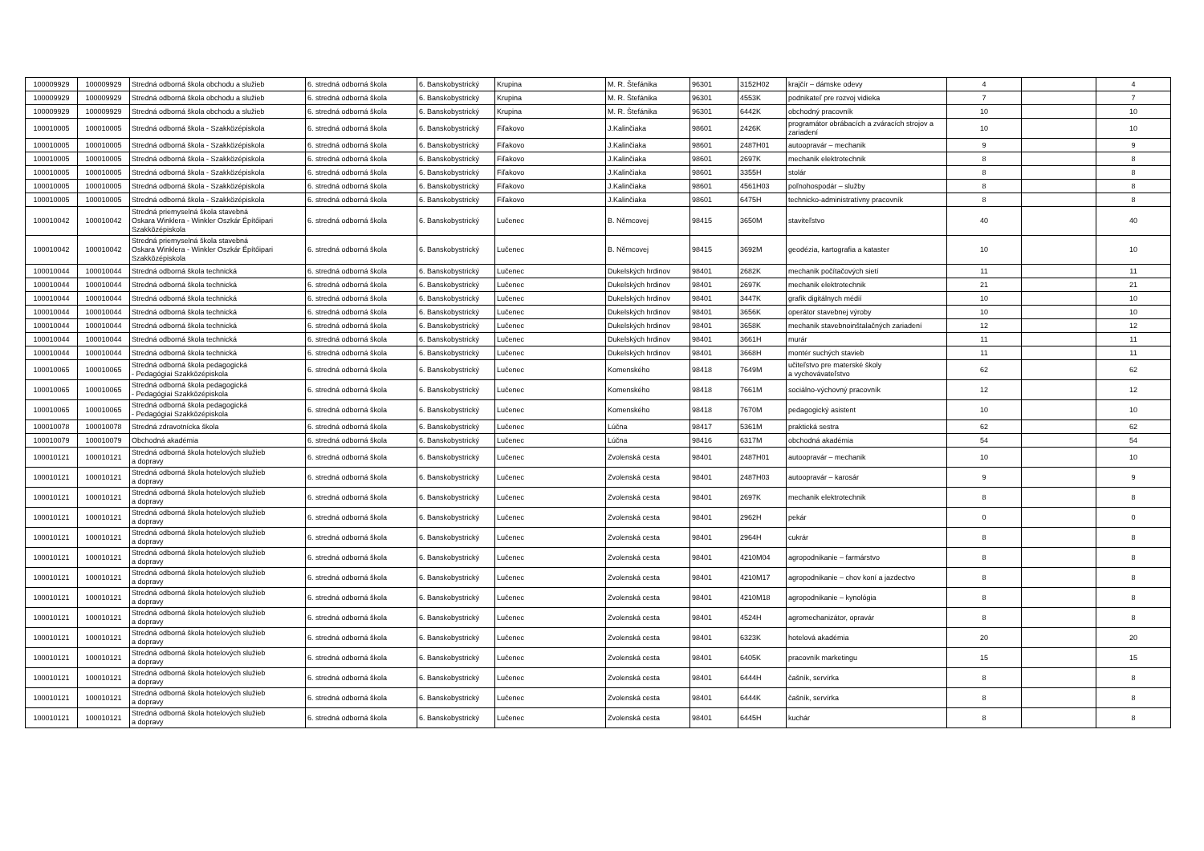| 100009929 | 100009929 | Stredná odborná škola obchodu a služieb | 6. stredná odborná škola | 6. Banskobystrický | Krupina | M. R. Štefánika | 96301 | 3152H02 | krajčír – dámske odevy | 4 | | 4 |
| 100009929 | 100009929 | Stredná odborná škola obchodu a služieb | 6. stredná odborná škola | 6. Banskobystrický | Krupina | M. R. Štefánika | 96301 | 4553K | podnikateľ pre rozvoj vidieka | 7 | | 7 |
| 100009929 | 100009929 | Stredná odborná škola obchodu a služieb | 6. stredná odborná škola | 6. Banskobystrický | Krupina | M. R. Štefánika | 96301 | 6442K | obchodný pracovník | 10 | | 10 |
| 100010005 | 100010005 | Stredná odborná škola - Szakközépiskola | 6. stredná odborná škola | 6. Banskobystrický | Fiľakovo | J.Kalinčiaka | 98601 | 2426K | programátor obrábacích a zváracích strojov a zariadení | 10 | | 10 |
| 100010005 | 100010005 | Stredná odborná škola - Szakközépiskola | 6. stredná odborná škola | 6. Banskobystrický | Fiľakovo | J.Kalinčiaka | 98601 | 2487H01 | autoopravár – mechanik | 9 | | 9 |
| 100010005 | 100010005 | Stredná odborná škola - Szakközépiskola | 6. stredná odborná škola | 6. Banskobystrický | Fiľakovo | J.Kalinčiaka | 98601 | 2697K | mechanik elektrotechnik | 8 | | 8 |
| 100010005 | 100010005 | Stredná odborná škola - Szakközépiskola | 6. stredná odborná škola | 6. Banskobystrický | Fiľakovo | J.Kalinčiaka | 98601 | 3355H | stolár | 8 | | 8 |
| 100010005 | 100010005 | Stredná odborná škola - Szakközépiskola | 6. stredná odborná škola | 6. Banskobystrický | Fiľakovo | J.Kalinčiaka | 98601 | 4561H03 | poľnohospodár – služby | 8 | | 8 |
| 100010005 | 100010005 | Stredná odborná škola - Szakközépiskola | 6. stredná odborná škola | 6. Banskobystrický | Fiľakovo | J.Kalinčiaka | 98601 | 6475H | technicko-administratívny pracovník | 8 | | 8 |
| 100010042 | 100010042 | Stredná priemyselná škola stavebná Oskara Winklera - Winkler Oszkár Építőipari Szakközépiskola | 6. stredná odborná škola | 6. Banskobystrický | Lučenec | B. Němcovej | 98415 | 3650M | staviteľstvo | 40 | | 40 |
| 100010042 | 100010042 | Stredná priemyselná škola stavebná Oskara Winklera - Winkler Oszkár Építőipari Szakközépiskola | 6. stredná odborná škola | 6. Banskobystrický | Lučenec | B. Němcovej | 98415 | 3692M | geodézia, kartografia a kataster | 10 | | 10 |
| 100010044 | 100010044 | Stredná odborná škola technická | 6. stredná odborná škola | 6. Banskobystrický | Lučenec | Dukelských hrdinov | 98401 | 2682K | mechanik počítačových sietí | 11 | | 11 |
| 100010044 | 100010044 | Stredná odborná škola technická | 6. stredná odborná škola | 6. Banskobystrický | Lučenec | Dukelských hrdinov | 98401 | 2697K | mechanik elektrotechnik | 21 | | 21 |
| 100010044 | 100010044 | Stredná odborná škola technická | 6. stredná odborná škola | 6. Banskobystrický | Lučenec | Dukelských hrdinov | 98401 | 3447K | grafik digitálnych médií | 10 | | 10 |
| 100010044 | 100010044 | Stredná odborná škola technická | 6. stredná odborná škola | 6. Banskobystrický | Lučenec | Dukelských hrdinov | 98401 | 3656K | operátor stavebnej výroby | 10 | | 10 |
| 100010044 | 100010044 | Stredná odborná škola technická | 6. stredná odborná škola | 6. Banskobystrický | Lučenec | Dukelských hrdinov | 98401 | 3658K | mechanik stavebnoinštalačných zariadení | 12 | | 12 |
| 100010044 | 100010044 | Stredná odborná škola technická | 6. stredná odborná škola | 6. Banskobystrický | Lučenec | Dukelských hrdinov | 98401 | 3661H | murár | 11 | | 11 |
| 100010044 | 100010044 | Stredná odborná škola technická | 6. stredná odborná škola | 6. Banskobystrický | Lučenec | Dukelských hrdinov | 98401 | 3668H | montér suchých stavieb | 11 | | 11 |
| 100010065 | 100010065 | Stredná odborná škola pedagogická - Pedagógiai Szakközépiskola | 6. stredná odborná škola | 6. Banskobystrický | Lučenec | Komenského | 98418 | 7649M | učiteľstvo pre materské školy a vychovávateľstvo | 62 | | 62 |
| 100010065 | 100010065 | Stredná odborná škola pedagogická - Pedagógiai Szakközépiskola | 6. stredná odborná škola | 6. Banskobystrický | Lučenec | Komenského | 98418 | 7661M | sociálno-výchovný pracovník | 12 | | 12 |
| 100010065 | 100010065 | Stredná odborná škola pedagogická - Pedagógiai Szakközépiskola | 6. stredná odborná škola | 6. Banskobystrický | Lučenec | Komenského | 98418 | 7670M | pedagogický asistent | 10 | | 10 |
| 100010078 | 100010078 | Stredná zdravotnícka škola | 6. stredná odborná škola | 6. Banskobystrický | Lučenec | Lúčna | 98417 | 5361M | praktická sestra | 62 | | 62 |
| 100010079 | 100010079 | Obchodná akadémia | 6. stredná odborná škola | 6. Banskobystrický | Lučenec | Lúčna | 98416 | 6317M | obchodná akadémia | 54 | | 54 |
| 100010121 | 100010121 | Stredná odborná škola hotelových služieb a dopravy | 6. stredná odborná škola | 6. Banskobystrický | Lučenec | Zvolenská cesta | 98401 | 2487H01 | autoopravár – mechanik | 10 | | 10 |
| 100010121 | 100010121 | Stredná odborná škola hotelových služieb a dopravy | 6. stredná odborná škola | 6. Banskobystrický | Lučenec | Zvolenská cesta | 98401 | 2487H03 | autoopravár – karosár | 9 | | 9 |
| 100010121 | 100010121 | Stredná odborná škola hotelových služieb a dopravy | 6. stredná odborná škola | 6. Banskobystrický | Lučenec | Zvolenská cesta | 98401 | 2697K | mechanik elektrotechnik | 8 | | 8 |
| 100010121 | 100010121 | Stredná odborná škola hotelových služieb a dopravy | 6. stredná odborná škola | 6. Banskobystrický | Lučenec | Zvolenská cesta | 98401 | 2962H | pekár | 0 | | 0 |
| 100010121 | 100010121 | Stredná odborná škola hotelových služieb a dopravy | 6. stredná odborná škola | 6. Banskobystrický | Lučenec | Zvolenská cesta | 98401 | 2964H | cukrár | 8 | | 8 |
| 100010121 | 100010121 | Stredná odborná škola hotelových služieb a dopravy | 6. stredná odborná škola | 6. Banskobystrický | Lučenec | Zvolenská cesta | 98401 | 4210M04 | agropodnikanie – farmárstvo | 8 | | 8 |
| 100010121 | 100010121 | Stredná odborná škola hotelových služieb a dopravy | 6. stredná odborná škola | 6. Banskobystrický | Lučenec | Zvolenská cesta | 98401 | 4210M17 | agropodnikanie – chov koní a jazdectvo | 8 | | 8 |
| 100010121 | 100010121 | Stredná odborná škola hotelových služieb a dopravy | 6. stredná odborná škola | 6. Banskobystrický | Lučenec | Zvolenská cesta | 98401 | 4210M18 | agropodnikanie – kynológia | 8 | | 8 |
| 100010121 | 100010121 | Stredná odborná škola hotelových služieb a dopravy | 6. stredná odborná škola | 6. Banskobystrický | Lučenec | Zvolenská cesta | 98401 | 4524H | agromechanizátor, opravár | 8 | | 8 |
| 100010121 | 100010121 | Stredná odborná škola hotelových služieb a dopravy | 6. stredná odborná škola | 6. Banskobystrický | Lučenec | Zvolenská cesta | 98401 | 6323K | hotelová akadémia | 20 | | 20 |
| 100010121 | 100010121 | Stredná odborná škola hotelových služieb a dopravy | 6. stredná odborná škola | 6. Banskobystrický | Lučenec | Zvolenská cesta | 98401 | 6405K | pracovník marketingu | 15 | | 15 |
| 100010121 | 100010121 | Stredná odborná škola hotelových služieb a dopravy | 6. stredná odborná škola | 6. Banskobystrický | Lučenec | Zvolenská cesta | 98401 | 6444H | čašník, servírka | 8 | | 8 |
| 100010121 | 100010121 | Stredná odborná škola hotelových služieb a dopravy | 6. stredná odborná škola | 6. Banskobystrický | Lučenec | Zvolenská cesta | 98401 | 6444K | čašník, servírka | 8 | | 8 |
| 100010121 | 100010121 | Stredná odborná škola hotelových služieb a dopravy | 6. stredná odborná škola | 6. Banskobystrický | Lučenec | Zvolenská cesta | 98401 | 6445H | kuchár | 8 | | 8 |